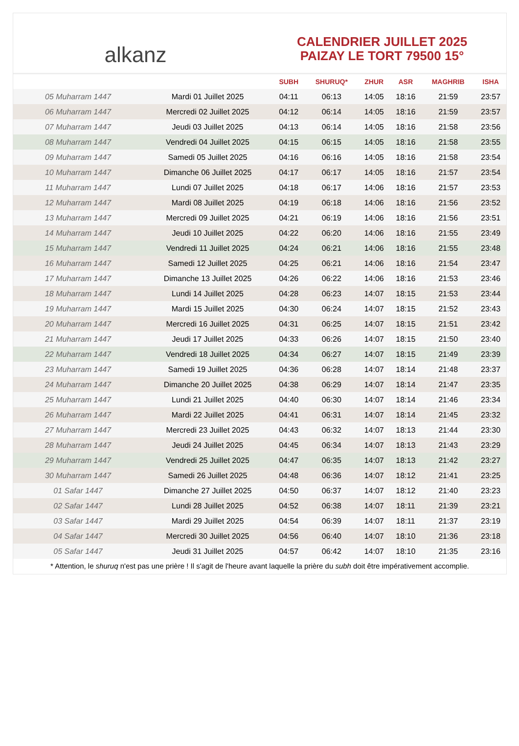alkanz
CALENDRIER JUILLET 2025
PAIZAY LE TORT 79500 15°
| | | SUBH | SHURUQ* | ZHUR | ASR | MAGHRIB | ISHA |
| --- | --- | --- | --- | --- | --- | --- | --- |
| 05 Muharram 1447 | Mardi 01 Juillet 2025 | 04:11 | 06:13 | 14:05 | 18:16 | 21:59 | 23:57 |
| 06 Muharram 1447 | Mercredi 02 Juillet 2025 | 04:12 | 06:14 | 14:05 | 18:16 | 21:59 | 23:57 |
| 07 Muharram 1447 | Jeudi 03 Juillet 2025 | 04:13 | 06:14 | 14:05 | 18:16 | 21:58 | 23:56 |
| 08 Muharram 1447 | Vendredi 04 Juillet 2025 | 04:15 | 06:15 | 14:05 | 18:16 | 21:58 | 23:55 |
| 09 Muharram 1447 | Samedi 05 Juillet 2025 | 04:16 | 06:16 | 14:05 | 18:16 | 21:58 | 23:54 |
| 10 Muharram 1447 | Dimanche 06 Juillet 2025 | 04:17 | 06:17 | 14:05 | 18:16 | 21:57 | 23:54 |
| 11 Muharram 1447 | Lundi 07 Juillet 2025 | 04:18 | 06:17 | 14:06 | 18:16 | 21:57 | 23:53 |
| 12 Muharram 1447 | Mardi 08 Juillet 2025 | 04:19 | 06:18 | 14:06 | 18:16 | 21:56 | 23:52 |
| 13 Muharram 1447 | Mercredi 09 Juillet 2025 | 04:21 | 06:19 | 14:06 | 18:16 | 21:56 | 23:51 |
| 14 Muharram 1447 | Jeudi 10 Juillet 2025 | 04:22 | 06:20 | 14:06 | 18:16 | 21:55 | 23:49 |
| 15 Muharram 1447 | Vendredi 11 Juillet 2025 | 04:24 | 06:21 | 14:06 | 18:16 | 21:55 | 23:48 |
| 16 Muharram 1447 | Samedi 12 Juillet 2025 | 04:25 | 06:21 | 14:06 | 18:16 | 21:54 | 23:47 |
| 17 Muharram 1447 | Dimanche 13 Juillet 2025 | 04:26 | 06:22 | 14:06 | 18:16 | 21:53 | 23:46 |
| 18 Muharram 1447 | Lundi 14 Juillet 2025 | 04:28 | 06:23 | 14:07 | 18:15 | 21:53 | 23:44 |
| 19 Muharram 1447 | Mardi 15 Juillet 2025 | 04:30 | 06:24 | 14:07 | 18:15 | 21:52 | 23:43 |
| 20 Muharram 1447 | Mercredi 16 Juillet 2025 | 04:31 | 06:25 | 14:07 | 18:15 | 21:51 | 23:42 |
| 21 Muharram 1447 | Jeudi 17 Juillet 2025 | 04:33 | 06:26 | 14:07 | 18:15 | 21:50 | 23:40 |
| 22 Muharram 1447 | Vendredi 18 Juillet 2025 | 04:34 | 06:27 | 14:07 | 18:15 | 21:49 | 23:39 |
| 23 Muharram 1447 | Samedi 19 Juillet 2025 | 04:36 | 06:28 | 14:07 | 18:14 | 21:48 | 23:37 |
| 24 Muharram 1447 | Dimanche 20 Juillet 2025 | 04:38 | 06:29 | 14:07 | 18:14 | 21:47 | 23:35 |
| 25 Muharram 1447 | Lundi 21 Juillet 2025 | 04:40 | 06:30 | 14:07 | 18:14 | 21:46 | 23:34 |
| 26 Muharram 1447 | Mardi 22 Juillet 2025 | 04:41 | 06:31 | 14:07 | 18:14 | 21:45 | 23:32 |
| 27 Muharram 1447 | Mercredi 23 Juillet 2025 | 04:43 | 06:32 | 14:07 | 18:13 | 21:44 | 23:30 |
| 28 Muharram 1447 | Jeudi 24 Juillet 2025 | 04:45 | 06:34 | 14:07 | 18:13 | 21:43 | 23:29 |
| 29 Muharram 1447 | Vendredi 25 Juillet 2025 | 04:47 | 06:35 | 14:07 | 18:13 | 21:42 | 23:27 |
| 30 Muharram 1447 | Samedi 26 Juillet 2025 | 04:48 | 06:36 | 14:07 | 18:12 | 21:41 | 23:25 |
| 01 Safar 1447 | Dimanche 27 Juillet 2025 | 04:50 | 06:37 | 14:07 | 18:12 | 21:40 | 23:23 |
| 02 Safar 1447 | Lundi 28 Juillet 2025 | 04:52 | 06:38 | 14:07 | 18:11 | 21:39 | 23:21 |
| 03 Safar 1447 | Mardi 29 Juillet 2025 | 04:54 | 06:39 | 14:07 | 18:11 | 21:37 | 23:19 |
| 04 Safar 1447 | Mercredi 30 Juillet 2025 | 04:56 | 06:40 | 14:07 | 18:10 | 21:36 | 23:18 |
| 05 Safar 1447 | Jeudi 31 Juillet 2025 | 04:57 | 06:42 | 14:07 | 18:10 | 21:35 | 23:16 |
* Attention, le shuruq n'est pas une prière ! Il s'agit de l'heure avant laquelle la prière du subh doit être impérativement accomplie.